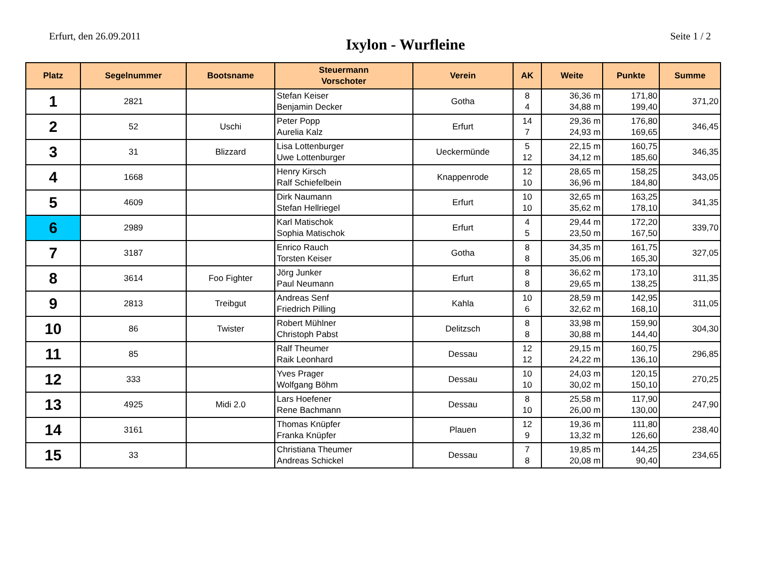Erfurt, den 26.09.2011 Ixylon - Wurfleine Seite 1 / 2
| Platz | Segelnummer | Bootsname | Steuermann Vorschoter | Verein | AK | Weite | Punkte | Summe |
| --- | --- | --- | --- | --- | --- | --- | --- | --- |
| 1 | 2821 | | Stefan Keiser Benjamin Decker | Gotha | 8 4 | 36,36 m 34,88 m | 171,80 199,40 | 371,20 |
| 2 | 52 | Uschi | Peter Popp Aurelia Kalz | Erfurt | 14 7 | 29,36 m 24,93 m | 176,80 169,65 | 346,45 |
| 3 | 31 | Blizzard | Lisa Lottenburger Uwe Lottenburger | Ueckermünde | 5 12 | 22,15 m 34,12 m | 160,75 185,60 | 346,35 |
| 4 | 1668 | | Henry Kirsch Ralf Schiefelbein | Knappenrode | 12 10 | 28,65 m 36,96 m | 158,25 184,80 | 343,05 |
| 5 | 4609 | | Dirk Naumann Stefan Hellriegel | Erfurt | 10 10 | 32,65 m 35,62 m | 163,25 178,10 | 341,35 |
| 6 | 2989 | | Karl Matischok Sophia Matischok | Erfurt | 4 5 | 29,44 m 23,50 m | 172,20 167,50 | 339,70 |
| 7 | 3187 | | Enrico Rauch Torsten Keiser | Gotha | 8 8 | 34,35 m 35,06 m | 161,75 165,30 | 327,05 |
| 8 | 3614 | Foo Fighter | Jörg Junker Paul Neumann | Erfurt | 8 8 | 36,62 m 29,65 m | 173,10 138,25 | 311,35 |
| 9 | 2813 | Treibgut | Andreas Senf Friedrich Pilling | Kahla | 10 6 | 28,59 m 32,62 m | 142,95 168,10 | 311,05 |
| 10 | 86 | Twister | Robert Mühlner Christoph Pabst | Delitzsch | 8 8 | 33,98 m 30,88 m | 159,90 144,40 | 304,30 |
| 11 | 85 | | Ralf Theumer Raik Leonhard | Dessau | 12 12 | 29,15 m 24,22 m | 160,75 136,10 | 296,85 |
| 12 | 333 | | Yves Prager Wolfgang Böhm | Dessau | 10 10 | 24,03 m 30,02 m | 120,15 150,10 | 270,25 |
| 13 | 4925 | Midi 2.0 | Lars Hoefener Rene Bachmann | Dessau | 8 10 | 25,58 m 26,00 m | 117,90 130,00 | 247,90 |
| 14 | 3161 | | Thomas Knüpfer Franka Knüpfer | Plauen | 12 9 | 19,36 m 13,32 m | 111,80 126,60 | 238,40 |
| 15 | 33 | | Christiana Theumer Andreas Schickel | Dessau | 7 8 | 19,85 m 20,08 m | 144,25 90,40 | 234,65 |